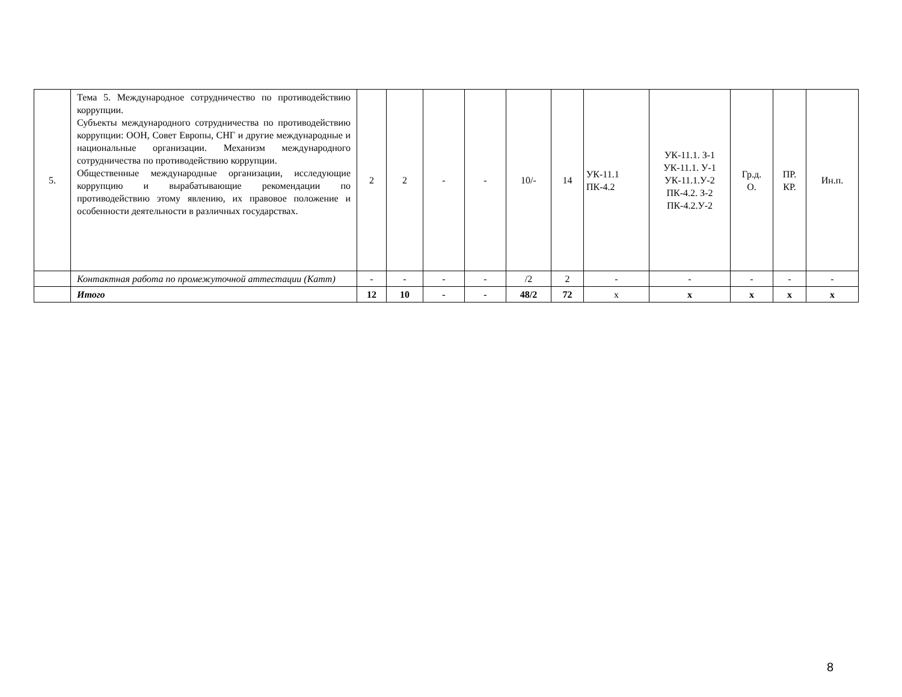| 5. | Тема 5. Международное сотрудничество по противодействию коррупции. Субъекты международного сотрудничества по противодействию коррупции: ООН, Совет Европы, СНГ и другие международные и национальные организации. Механизм международного сотрудничества по противодействию коррупции. Общественные международные организации, исследующие коррупцию и вырабатывающие рекомендации по противодействию этому явлению, их правовое положение и особенности деятельности в различных государствах. | 2 | 2 | - | - | 10/- | 14 | УК-11.1 ПК-4.2 | УК-11.1. З-1 УК-11.1. У-1 УК-11.1.У-2 ПК-4.2. З-2 ПК-4.2.У-2 | Гр.д. О. | ПР. КР. | Ин.п. |
| | Контактная работа по промежуточной аттестации (Катт) | - | - | - | - | /2 | 2 | - | - | - | - | - |
| | Итого | 12 | 10 | - | - | 48/2 | 72 | х | х | х | х | х |
8